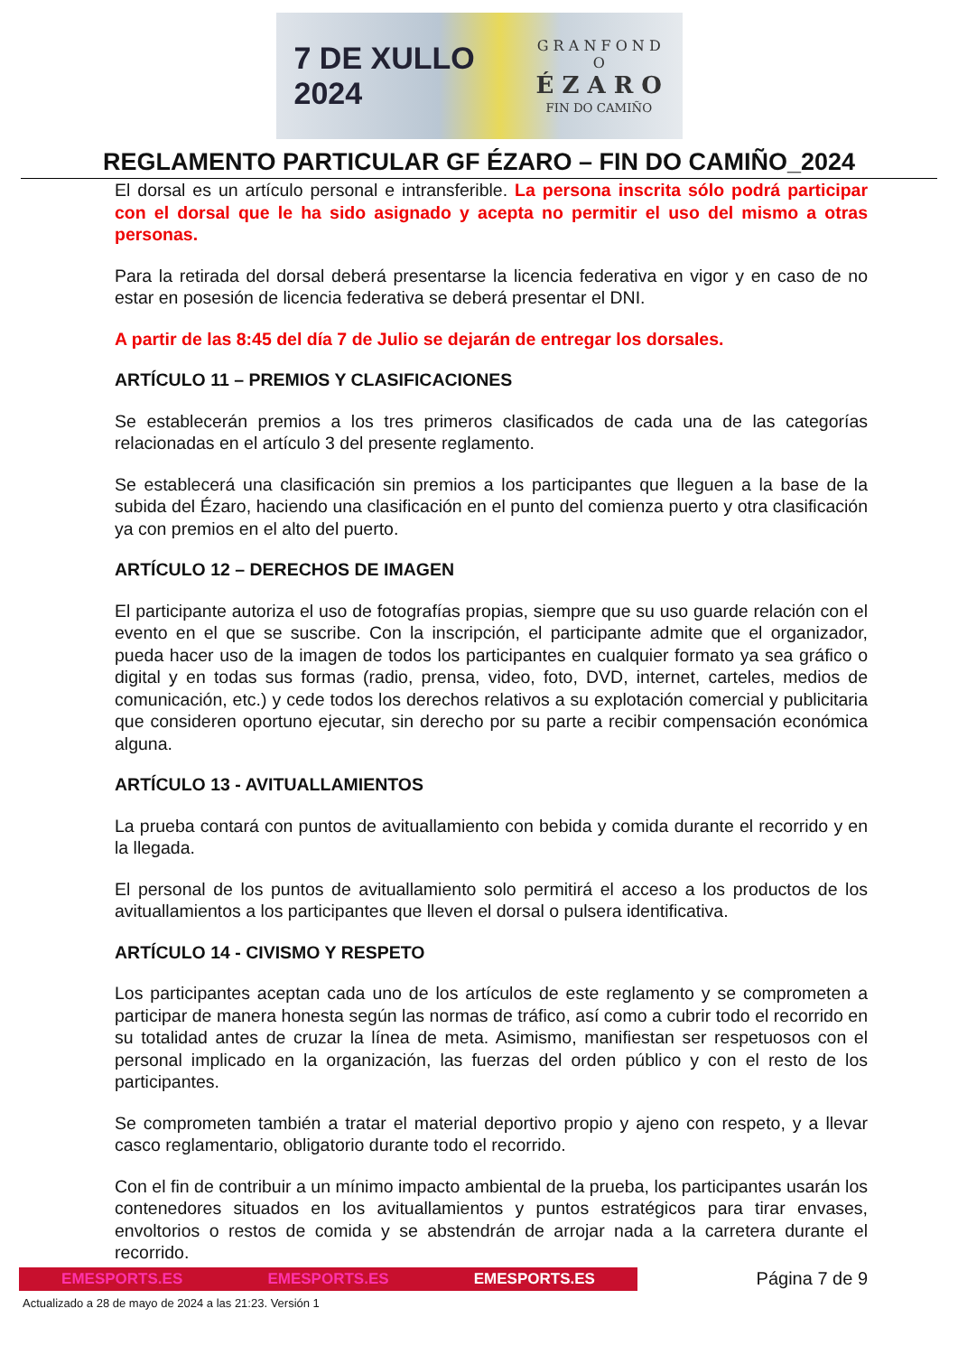7 DE XULLO 2024
G R A N F O N D O
É Z A R O
FIN DO CAMIÑO
REGLAMENTO PARTICULAR GF ÉZARO – FIN DO CAMIÑO_2024
El dorsal es un artículo personal e intransferible. La persona inscrita sólo podrá participar con el dorsal que le ha sido asignado y acepta no permitir el uso del mismo a otras personas.
Para la retirada del dorsal deberá presentarse la licencia federativa en vigor y en caso de no estar en posesión de licencia federativa se deberá presentar el DNI.
A partir de las 8:45 del día 7 de Julio se dejarán de entregar los dorsales.
ARTÍCULO 11 – PREMIOS Y CLASIFICACIONES
Se establecerán premios a los tres primeros clasificados de cada una de las categorías relacionadas en el artículo 3 del presente reglamento.
Se establecerá una clasificación sin premios a los participantes que lleguen a la base de la subida del Ézaro, haciendo una clasificación en el punto del comienza puerto y otra clasificación ya con premios en el alto del puerto.
ARTÍCULO 12 – DERECHOS DE IMAGEN
El participante autoriza el uso de fotografías propias, siempre que su uso guarde relación con el evento en el que se suscribe. Con la inscripción, el participante admite que el organizador, pueda hacer uso de la imagen de todos los participantes en cualquier formato ya sea gráfico o digital y en todas sus formas (radio, prensa, video, foto, DVD, internet, carteles, medios de comunicación, etc.) y cede todos los derechos relativos a su explotación comercial y publicitaria que consideren oportuno ejecutar, sin derecho por su parte a recibir compensación económica alguna.
ARTÍCULO 13 - AVITUALLAMIENTOS
La prueba contará con puntos de avituallamiento con bebida y comida durante el recorrido y en la llegada.
El personal de los puntos de avituallamiento solo permitirá el acceso a los productos de los avituallamientos a los participantes que lleven el dorsal o pulsera identificativa.
ARTÍCULO 14 - CIVISMO Y RESPETO
Los participantes aceptan cada uno de los artículos de este reglamento y se comprometen a participar de manera honesta según las normas de tráfico, así como a cubrir todo el recorrido en su totalidad antes de cruzar la línea de meta. Asimismo, manifiestan ser respetuosos con el personal implicado en la organización, las fuerzas del orden público y con el resto de los participantes.
Se comprometen también a tratar el material deportivo propio y ajeno con respeto, y a llevar casco reglamentario, obligatorio durante todo el recorrido.
Con el fin de contribuir a un mínimo impacto ambiental de la prueba, los participantes usarán los contenedores situados en los avituallamientos y puntos estratégicos para tirar envases, envoltorios o restos de comida y se abstendrán de arrojar nada a la carretera durante el recorrido.
EMESPORTS.ES EMESPORTS.ES EMESPORTS.ES
Página 7 de 9
Actualizado a 28 de mayo de 2024 a las 21:23. Versión 1